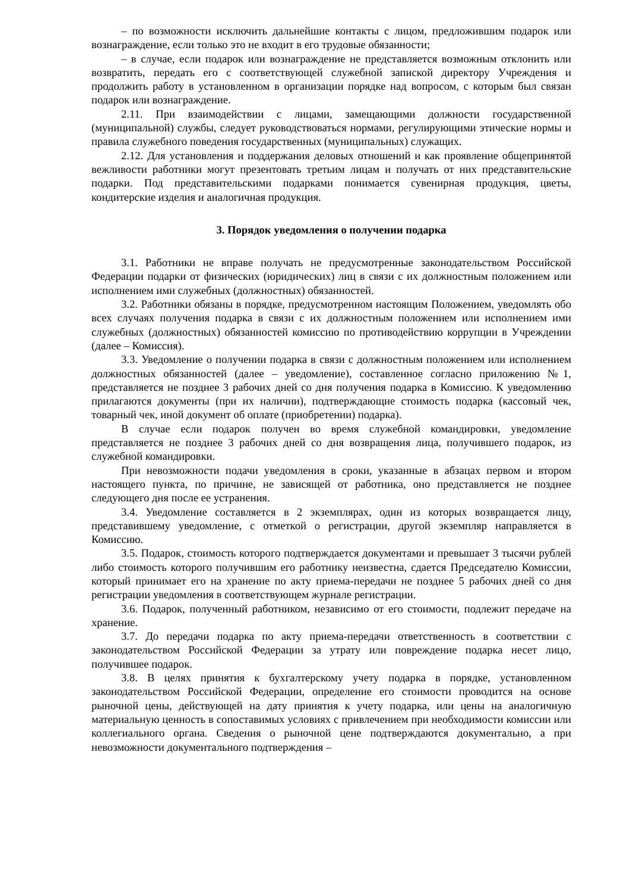– по возможности исключить дальнейшие контакты с лицом, предложившим подарок или вознаграждение, если только это не входит в его трудовые обязанности;
– в случае, если подарок или вознаграждение не представляется возможным отклонить или возвратить, передать его с соответствующей служебной запиской директору Учреждения и продолжить работу в установленном в организации порядке над вопросом, с которым был связан подарок или вознаграждение.
2.11. При взаимодействии с лицами, замещающими должности государственной (муниципальной) службы, следует руководствоваться нормами, регулирующими этические нормы и правила служебного поведения государственных (муниципальных) служащих.
2.12. Для установления и поддержания деловых отношений и как проявление общепринятой вежливости работники могут презентовать третьим лицам и получать от них представительские подарки. Под представительскими подарками понимается сувенирная продукция, цветы, кондитерские изделия и аналогичная продукция.
3. Порядок уведомления о получении подарка
3.1. Работники не вправе получать не предусмотренные законодательством Российской Федерации подарки от физических (юридических) лиц в связи с их должностным положением или исполнением ими служебных (должностных) обязанностей.
3.2. Работники обязаны в порядке, предусмотренном настоящим Положением, уведомлять обо всех случаях получения подарка в связи с их должностным положением или исполнением ими служебных (должностных) обязанностей комиссию по противодействию коррупции в Учреждении (далее – Комиссия).
3.3. Уведомление о получении подарка в связи с должностным положением или исполнением должностных обязанностей (далее – уведомление), составленное согласно приложению №1, представляется не позднее 3 рабочих дней со дня получения подарка в Комиссию. К уведомлению прилагаются документы (при их наличии), подтверждающие стоимость подарка (кассовый чек, товарный чек, иной документ об оплате (приобретении) подарка).
В случае если подарок получен во время служебной командировки, уведомление представляется не позднее 3 рабочих дней со дня возвращения лица, получившего подарок, из служебной командировки.
При невозможности подачи уведомления в сроки, указанные в абзацах первом и втором настоящего пункта, по причине, не зависящей от работника, оно представляется не позднее следующего дня после ее устранения.
3.4. Уведомление составляется в 2 экземплярах, один из которых возвращается лицу, представившему уведомление, с отметкой о регистрации, другой экземпляр направляется в Комиссию.
3.5. Подарок, стоимость которого подтверждается документами и превышает 3 тысячи рублей либо стоимость которого получившим его работнику неизвестна, сдается Председателю Комиссии, который принимает его на хранение по акту приема-передачи не позднее 5 рабочих дней со дня регистрации уведомления в соответствующем журнале регистрации.
3.6. Подарок, полученный работником, независимо от его стоимости, подлежит передаче на хранение.
3.7. До передачи подарка по акту приема-передачи ответственность в соответствии с законодательством Российской Федерации за утрату или повреждение подарка несет лицо, получившее подарок.
3.8. В целях принятия к бухгалтерскому учету подарка в порядке, установленном законодательством Российской Федерации, определение его стоимости проводится на основе рыночной цены, действующей на дату принятия к учету подарка, или цены на аналогичную материальную ценность в сопоставимых условиях с привлечением при необходимости комиссии или коллегиального органа. Сведения о рыночной цене подтверждаются документально, а при невозможности документального подтверждения –